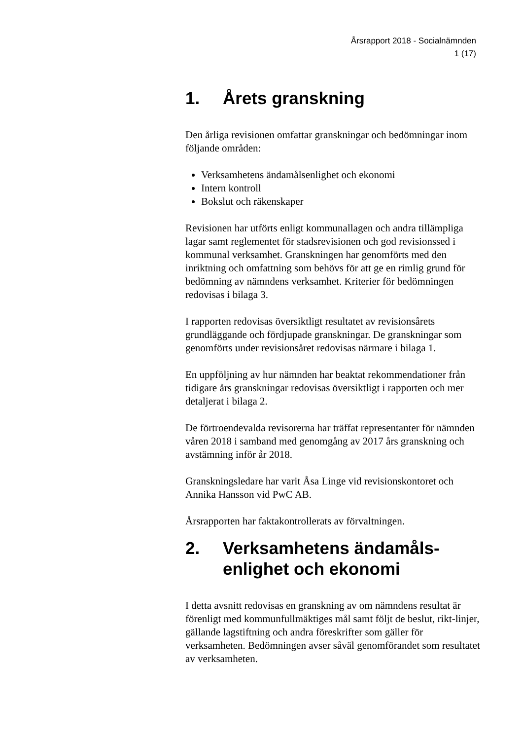Årsrapport 2018 - Socialnämnden
1 (17)
1. Årets granskning
Den årliga revisionen omfattar granskningar och bedömningar inom följande områden:
Verksamhetens ändamålsenlighet och ekonomi
Intern kontroll
Bokslut och räkenskaper
Revisionen har utförts enligt kommunallagen och andra tillämpliga lagar samt reglementet för stadsrevisionen och god revisionssed i kommunal verksamhet. Granskningen har genomförts med den inriktning och omfattning som behövs för att ge en rimlig grund för bedömning av nämndens verksamhet. Kriterier för bedömningen redovisas i bilaga 3.
I rapporten redovisas översiktligt resultatet av revisionsårets grundläggande och fördjupade granskningar. De granskningar som genomförts under revisionsåret redovisas närmare i bilaga 1.
En uppföljning av hur nämnden har beaktat rekommendationer från tidigare års granskningar redovisas översiktligt i rapporten och mer detaljerat i bilaga 2.
De förtroendevalda revisorerna har träffat representanter för nämnden våren 2018 i samband med genomgång av 2017 års granskning och avstämning inför år 2018.
Granskningsledare har varit Åsa Linge vid revisionskontoret och Annika Hansson vid PwC AB.
Årsrapporten har faktakontrollerats av förvaltningen.
2. Verksamhetens ändamåls-
enlighet och ekonomi
I detta avsnitt redovisas en granskning av om nämndens resultat är förenligt med kommunfullmäktiges mål samt följt de beslut, rikt-linjer, gällande lagstiftning och andra föreskrifter som gäller för verksamheten. Bedömningen avser såväl genomförandet som resultatet av verksamheten.